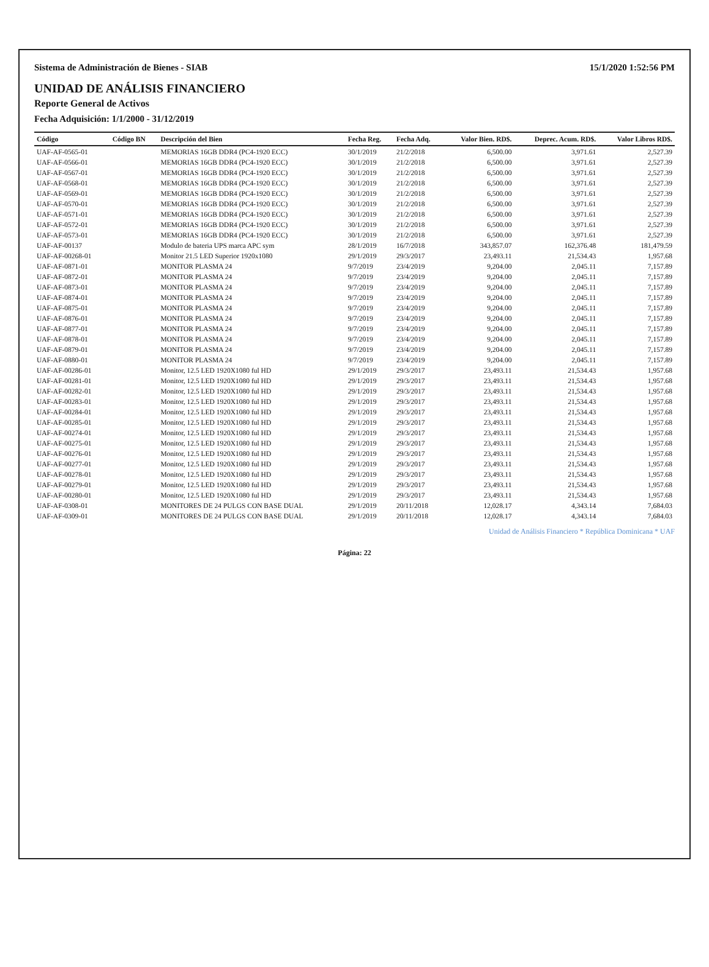Sistema de Administración de Bienes - SIAB 15/1/2020 1:52:56 PM
UNIDAD DE ANÁLISIS FINANCIERO
Reporte General de Activos
Fecha Adquisición: 1/1/2000 - 31/12/2019
| Código | Código BN | Descripción del Bien | Fecha Reg. | Fecha Adq. | Valor Bien. RD$. | Deprec. Acum. RD$. | Valor Libros RD$. |
| --- | --- | --- | --- | --- | --- | --- | --- |
| UAF-AF-0565-01 | | MEMORIAS 16GB DDR4 (PC4-1920 ECC) | 30/1/2019 | 21/2/2018 | 6,500.00 | 3,971.61 | 2,527.39 |
| UAF-AF-0566-01 | | MEMORIAS 16GB DDR4 (PC4-1920 ECC) | 30/1/2019 | 21/2/2018 | 6,500.00 | 3,971.61 | 2,527.39 |
| UAF-AF-0567-01 | | MEMORIAS 16GB DDR4 (PC4-1920 ECC) | 30/1/2019 | 21/2/2018 | 6,500.00 | 3,971.61 | 2,527.39 |
| UAF-AF-0568-01 | | MEMORIAS 16GB DDR4 (PC4-1920 ECC) | 30/1/2019 | 21/2/2018 | 6,500.00 | 3,971.61 | 2,527.39 |
| UAF-AF-0569-01 | | MEMORIAS 16GB DDR4 (PC4-1920 ECC) | 30/1/2019 | 21/2/2018 | 6,500.00 | 3,971.61 | 2,527.39 |
| UAF-AF-0570-01 | | MEMORIAS 16GB DDR4 (PC4-1920 ECC) | 30/1/2019 | 21/2/2018 | 6,500.00 | 3,971.61 | 2,527.39 |
| UAF-AF-0571-01 | | MEMORIAS 16GB DDR4 (PC4-1920 ECC) | 30/1/2019 | 21/2/2018 | 6,500.00 | 3,971.61 | 2,527.39 |
| UAF-AF-0572-01 | | MEMORIAS 16GB DDR4 (PC4-1920 ECC) | 30/1/2019 | 21/2/2018 | 6,500.00 | 3,971.61 | 2,527.39 |
| UAF-AF-0573-01 | | MEMORIAS 16GB DDR4 (PC4-1920 ECC) | 30/1/2019 | 21/2/2018 | 6,500.00 | 3,971.61 | 2,527.39 |
| UAF-AF-00137 | | Modulo de bateria UPS marca APC sym | 28/1/2019 | 16/7/2018 | 343,857.07 | 162,376.48 | 181,479.59 |
| UAF-AF-00268-01 | | Monitor 21.5 LED Superior 1920x1080 | 29/1/2019 | 29/3/2017 | 23,493.11 | 21,534.43 | 1,957.68 |
| UAF-AF-0871-01 | | MONITOR PLASMA 24 | 9/7/2019 | 23/4/2019 | 9,204.00 | 2,045.11 | 7,157.89 |
| UAF-AF-0872-01 | | MONITOR PLASMA 24 | 9/7/2019 | 23/4/2019 | 9,204.00 | 2,045.11 | 7,157.89 |
| UAF-AF-0873-01 | | MONITOR PLASMA 24 | 9/7/2019 | 23/4/2019 | 9,204.00 | 2,045.11 | 7,157.89 |
| UAF-AF-0874-01 | | MONITOR PLASMA 24 | 9/7/2019 | 23/4/2019 | 9,204.00 | 2,045.11 | 7,157.89 |
| UAF-AF-0875-01 | | MONITOR PLASMA 24 | 9/7/2019 | 23/4/2019 | 9,204.00 | 2,045.11 | 7,157.89 |
| UAF-AF-0876-01 | | MONITOR PLASMA 24 | 9/7/2019 | 23/4/2019 | 9,204.00 | 2,045.11 | 7,157.89 |
| UAF-AF-0877-01 | | MONITOR PLASMA 24 | 9/7/2019 | 23/4/2019 | 9,204.00 | 2,045.11 | 7,157.89 |
| UAF-AF-0878-01 | | MONITOR PLASMA 24 | 9/7/2019 | 23/4/2019 | 9,204.00 | 2,045.11 | 7,157.89 |
| UAF-AF-0879-01 | | MONITOR PLASMA 24 | 9/7/2019 | 23/4/2019 | 9,204.00 | 2,045.11 | 7,157.89 |
| UAF-AF-0880-01 | | MONITOR PLASMA 24 | 9/7/2019 | 23/4/2019 | 9,204.00 | 2,045.11 | 7,157.89 |
| UAF-AF-00286-01 | | Monitor, 12.5 LED 1920X1080 ful HD | 29/1/2019 | 29/3/2017 | 23,493.11 | 21,534.43 | 1,957.68 |
| UAF-AF-00281-01 | | Monitor, 12.5 LED 1920X1080 ful HD | 29/1/2019 | 29/3/2017 | 23,493.11 | 21,534.43 | 1,957.68 |
| UAF-AF-00282-01 | | Monitor, 12.5 LED 1920X1080 ful HD | 29/1/2019 | 29/3/2017 | 23,493.11 | 21,534.43 | 1,957.68 |
| UAF-AF-00283-01 | | Monitor, 12.5 LED 1920X1080 ful HD | 29/1/2019 | 29/3/2017 | 23,493.11 | 21,534.43 | 1,957.68 |
| UAF-AF-00284-01 | | Monitor, 12.5 LED 1920X1080 ful HD | 29/1/2019 | 29/3/2017 | 23,493.11 | 21,534.43 | 1,957.68 |
| UAF-AF-00285-01 | | Monitor, 12.5 LED 1920X1080 ful HD | 29/1/2019 | 29/3/2017 | 23,493.11 | 21,534.43 | 1,957.68 |
| UAF-AF-00274-01 | | Monitor, 12.5 LED 1920X1080 ful HD | 29/1/2019 | 29/3/2017 | 23,493.11 | 21,534.43 | 1,957.68 |
| UAF-AF-00275-01 | | Monitor, 12.5 LED 1920X1080 ful HD | 29/1/2019 | 29/3/2017 | 23,493.11 | 21,534.43 | 1,957.68 |
| UAF-AF-00276-01 | | Monitor, 12.5 LED 1920X1080 ful HD | 29/1/2019 | 29/3/2017 | 23,493.11 | 21,534.43 | 1,957.68 |
| UAF-AF-00277-01 | | Monitor, 12.5 LED 1920X1080 ful HD | 29/1/2019 | 29/3/2017 | 23,493.11 | 21,534.43 | 1,957.68 |
| UAF-AF-00278-01 | | Monitor, 12.5 LED 1920X1080 ful HD | 29/1/2019 | 29/3/2017 | 23,493.11 | 21,534.43 | 1,957.68 |
| UAF-AF-00279-01 | | Monitor, 12.5 LED 1920X1080 ful HD | 29/1/2019 | 29/3/2017 | 23,493.11 | 21,534.43 | 1,957.68 |
| UAF-AF-00280-01 | | Monitor, 12.5 LED 1920X1080 ful HD | 29/1/2019 | 29/3/2017 | 23,493.11 | 21,534.43 | 1,957.68 |
| UAF-AF-0308-01 | | MONITORES DE 24 PULGS CON BASE DUAL | 29/1/2019 | 20/11/2018 | 12,028.17 | 4,343.14 | 7,684.03 |
| UAF-AF-0309-01 | | MONITORES DE 24 PULGS CON BASE DUAL | 29/1/2019 | 20/11/2018 | 12,028.17 | 4,343.14 | 7,684.03 |
Unidad de Análisis Financiero * República Dominicana * UAF
Página: 22